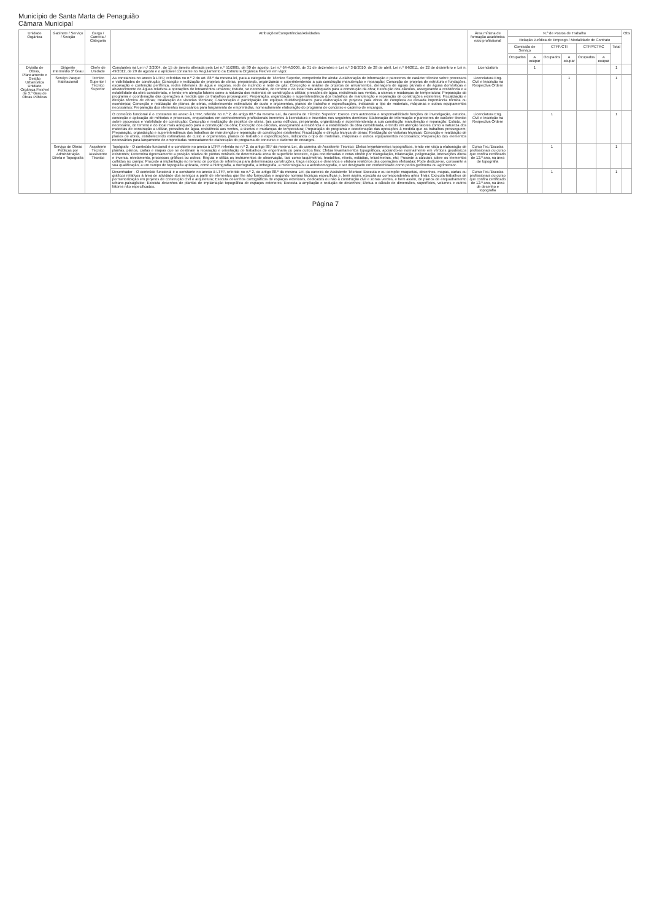Município de Santa Marta de Penaguião
Câmara Municipal
| Unidade Orgânica | Gabinete / Serviço / Secção | Cargo / Carreira / Categoria | Atribuições/Competências/Atividades | Área mínima de formação académica e/ou profissional | N.º de Postos de Trabalho | | | | | | | Obs |
| --- | --- | --- | --- | --- | --- | --- | --- | --- | --- | --- | --- | --- |
| | | | | | Relação Jurídica de Emprego / Modalidade de Contrato | | | | | | | |
| | | | | | Comissão de Serviço | | CTFP/CTI | | CTFP/CTRC | | Total | |
| | | | | | Ocupados | A ocupar | Ocupados | A ocupar | Ocupados | A ocupar | | |
| Divisão de Obras, Planeamento e Gestão Urbanística Unidade Orgânica Flexível de 3.º Grau de Obras Públicas | Dirigente Intermédio 3º Grau | Chefe de Unidade | Constantes na Lei n.º 2/2004, de 15 de janeiro alterada pela Lei n.º 51/2005, de 30 de agosto, Lei n.º 64-A/2008, de 31 de dezembro e Lei n.º 3-B/2010, de 28 de abril, Lei n.º 64/2011, de 22 de dezembro e Lei n. 49/2012, de 29 de agosto e o aplicável constante no Regulamento da Estrutura Orgânica Flexível em vigor. | Licenciatura | | 1 | | | | | 1 | |
| | Serviço Parque Habitacional | Tecnico Superior / Técnico Superior | As constantes no anexo à LTFP, referidas no n.º 2 do art. 88.º da mesma lei, para a categoria de Técnico Superior, competindo lhe ainda: A elaboração de informação e pareceres de carácter técnico sobre processos e viabilidades de construção; Conceção e realização de projetos de obras, preparando, organizando e superintendendo a sua construção manutenção e reparação; Conceção de projetos de estrutura e fundações, escavação e contenção periférica, redes interiores de água e esgotos, rede de incêndio e rede de gás; Conceção e análise de projetos de arruamentos, drenagem de águas pluviais e de águas domésticas e abastecimento de águas relativos a operações de loteamentos urbanos; Estudo, se necessário, do terreno e do local mais adequado para a construção da obra; Execução dos cálculos, assegurando a resistência e a estabilidade da obra considerada, e tendo em atenção fatores como a natureza dos materiais de construção a utilizar, pressões de água, resistência aos ventos, a sismos e mudanças de temperatura; Preparação do programa e coordenação das operações à medida que os trabalhos prosseguem; Preparação, organização e superintendência dos trabalhos de manutenção e reparação de construções existentes; Fiscalização e direção técnica de obras; Realização de vistorias técnicas; Colaboração e participação em equipas multidisciplinares para elaboração de projetos para obras de complexa ou elevada importância técnica ou económica; Conceção e realização de planos de obras, estabelecendo estimativas de custo e orçamentos, planos de trabalho e especificações, indicando o tipo de materiais, máquinas e outros equipamentos necessários; Preparação dos elementos necessários para lançamento de empreitadas, nomeadamente elaboração do programa de concurso e caderno de encargos. | Licenciatura Eng. Civil e Inscrição na Respectiva Ordem | | | | 1 | | | 1 | |
| | | | O conteúdo funcional é o constante no anexo à LTFP, referido no n.º 2, do artigo 88.º da mesma Lei, da carreira de Técnico Superior: Exerce com autonomia e responsabilidade funções de investigação, estudos, conceção e aplicação de métodos e processos, enquadrados em conhecimentos profissionais inerentes à licenciatura e inseridos nos seguintes domínios: Elaboração de informação e pareceres de carácter técnico sobre processos e viabilidade de construção; Conceção e realização de projetos de obras, tais como edifícios, preparando, organizando e superintendendo a sua construção manutenção e reparação; Estudo, se necessário, do terreno e do local mais adequado para a construção da obra; Execução dos cálculos, assegurando a residência e a estabilidade da obra considerada, e tendo em atenção fatores como a natureza dos materiais de construção a utilizar, pressões de água, resistência aos ventos, a sismos e mudanças de temperatura; Preparação do programa e coordenação das operações à medida que os trabalhos prosseguem; Preparação, organização e superintendência dos trabalhos de manutenção e reparação de construções existentes; Fiscalização e direção técnica de obras; Realização de vistorias técnicas; Conceção e realização de planos de obras, estabelecendo estimativas de custo e orçamentos, planos de trabalho e especificações, indicando o tipo de materiais, máquinas e outros equipamentos necessários; Preparação dos elementos necessários para lançamento de empreitadas nomeadamente elaboração do programa de concurso e caderno de encargos. | Licenciatura Eng. Civil e Inscrição na Respectiva Ordem | | | 1 | | | | 1 | |
| | Serviço de Obras Públicas por Administração Direta e Topografia | Assistente Técnico /Assistente Técnico | Topógrafo - O conteúdo funcional é o constante no anexo à LTFP, referido no n.º 2, do artigo 88.º da mesma Lei, da carreira de Assistente Técnico: Efetua levantamentos topográficos, tendo em vista a elaboração de plantas, planos, cartas e mapas que se destinam à reparação e orientação de trabalhos de engenharia ou para outros fins; Efetua levantamentos topográficos, apoiando-se normalmente em vértices geodésicos existentes; Determina rigorosamente a posição relativa de pontos notáveis de determinada zona de superfície terrestre, cujas coordenadas e cotas obtém por triangulação, trilateração, poligonação, interseções direta e inversa, nivelamento, processos gráficos ou outros; Regula e utiliza os instrumentos de observação, tais como taquímetros, teodolitos, níveis, estádias, telurómetros, etc; Procede a cálculos sobre os elementos colhidos no campo; Procede à implantação no terreno de pontos de referência para determinadas construções, traça esboços e desenhos e elabora relatórios das operações efetuadas; Pode dedicar-se, consoante a sua qualificação, a um campo de topografia aplicada, como a hidrografia, a ductografia, a imbegrafia, a minerologia ou a aerodromografia, e ser designado em conformidade como perito geómetra ou agrimensor. | Curso Tec./Escolas profissionais ou curso que confira certificado de 12.º ano, na área de topografia | | | 1 | | | | 1 | |
| | | | Desenhador - O conteúdo funcional é o constante no anexo à LTFP, referido no n.º 2, do artigo 88.º da mesma Lei, da carreira de Assistente Técnico: Executa e ou compõe maquetas, desenhos, mapas, cartas ou gráficos relativos à área de atividade dos serviços a partir de elementos que lhe são fornecidos e segundo normas técnicas específicas e, bem assim, executa as correspondentes artes finais; Executa trabalhos de pormenorização em projetos de construção civil e arquitetura; Executa desenhos cartográficos de espaços exteriores, dedicados ou não à construção civil e zonas verdes, e bem assim, de planos de enquadramento urbano-paisagístico; Executa desenhos de plantas de implantação topográfica de espaços exteriores; Executa a ampliação e redução de desenhos; Efetua o cálculo de dimensões, superfícies, volumes e outros fatores não especificados. | Curso Tec./Escolas profissionais ou curso que confira certificado de 12.º ano, na área de desenho e topografia | | | 1 | | | | 1 | |
Página 7